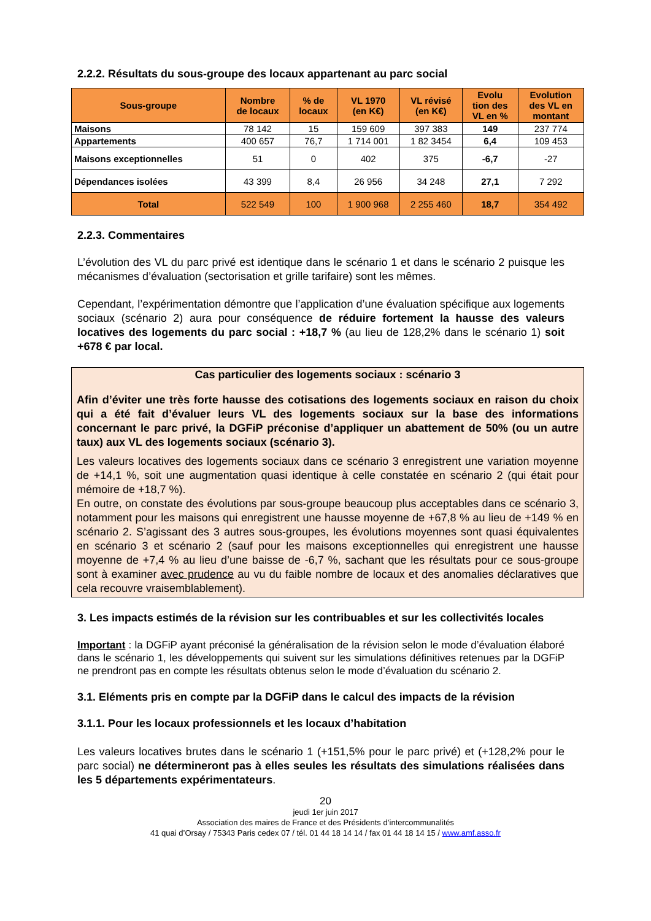2.2.2. Résultats du sous-groupe des locaux appartenant au parc social
| Sous-groupe | Nombre de locaux | % de locaux | VL 1970 (en K€) | VL révisé (en K€) | Evolu tion des VL en % | Evolution des VL en montant |
| --- | --- | --- | --- | --- | --- | --- |
| Maisons | 78 142 | 15 | 159 609 | 397 383 | 149 | 237 774 |
| Appartements | 400 657 | 76,7 | 1 714 001 | 1 82 3454 | 6,4 | 109 453 |
| Maisons exceptionnelles | 51 | 0 | 402 | 375 | -6,7 | -27 |
| Dépendances isolées | 43 399 | 8,4 | 26 956 | 34 248 | 27,1 | 7 292 |
| Total | 522 549 | 100 | 1 900 968 | 2 255 460 | 18,7 | 354 492 |
2.2.3. Commentaires
L’évolution des VL du parc privé est identique dans le scénario 1 et dans le scénario 2 puisque les mécanismes d’évaluation (sectorisation et grille tarifaire) sont les mêmes.
Cependant, l’expérimentation démontre que l’application d’une évaluation spécifique aux logements sociaux (scénario 2) aura pour conséquence de réduire fortement la hausse des valeurs locatives des logements du parc social : +18,7 % (au lieu de 128,2% dans le scénario 1) soit +678 € par local.
Cas particulier des logements sociaux : scénario 3
Afin d’éviter une très forte hausse des cotisations des logements sociaux en raison du choix qui a été fait d’évaluer leurs VL des logements sociaux sur la base des informations concernant le parc privé, la DGFiP préconise d’appliquer un abattement de 50% (ou un autre taux) aux VL des logements sociaux (scénario 3).
Les valeurs locatives des logements sociaux dans ce scénario 3 enregistrent une variation moyenne de +14,1 %, soit une augmentation quasi identique à celle constatée en scénario 2 (qui était pour mémoire de +18,7 %).
En outre, on constate des évolutions par sous-groupe beaucoup plus acceptables dans ce scénario 3, notamment pour les maisons qui enregistrent une hausse moyenne de +67,8 % au lieu de +149 % en scénario 2. S’agissant des 3 autres sous-groupes, les évolutions moyennes sont quasi équivalentes en scénario 3 et scénario 2 (sauf pour les maisons exceptionnelles qui enregistrent une hausse moyenne de +7,4 % au lieu d’une baisse de -6,7 %, sachant que les résultats pour ce sous-groupe sont à examiner avec prudence au vu du faible nombre de locaux et des anomalies déclaratives que cela recouvre vraisemblablement).
3. Les impacts estimés de la révision sur les contribuables et sur les collectivités locales
Important : la DGFiP ayant préconisé la généralisation de la révision selon le mode d’évaluation élaboré dans le scénario 1, les développements qui suivent sur les simulations définitives retenues par la DGFiP ne prendront pas en compte les résultats obtenus selon le mode d’évaluation du scénario 2.
3.1. Eléments pris en compte par la DGFiP dans le calcul des impacts de la révision
3.1.1. Pour les locaux professionnels et les locaux d’habitation
Les valeurs locatives brutes dans le scénario 1 (+151,5% pour le parc privé) et (+128,2% pour le parc social) ne détermineront pas à elles seules les résultats des simulations réalisées dans les 5 départements expérimentateurs.
20
jeudi 1er juin 2017
Association des maires de France et des Présidents d’intercommunalités
41 quai d’Orsay / 75343 Paris cedex 07 / tél. 01 44 18 14 14 / fax 01 44 18 14 15 / www.amf.asso.fr